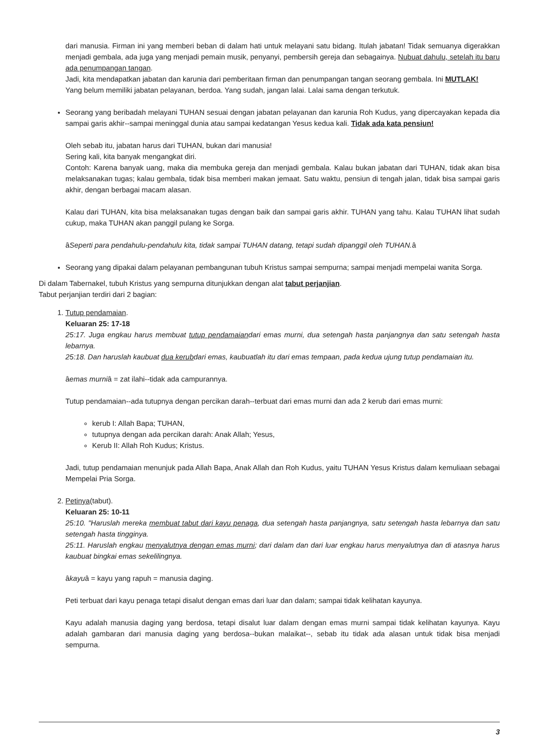dari manusia. Firman ini yang memberi beban di dalam hati untuk melayani satu bidang. Itulah jabatan! Tidak semuanya digerakkan menjadi gembala, ada juga yang menjadi pemain musik, penyanyi, pembersih gereja dan sebagainya. Nubuat dahulu, setelah itu baru ada penumpangan tangan.
Jadi, kita mendapatkan jabatan dan karunia dari pemberitaan firman dan penumpangan tangan seorang gembala. Ini MUTLAK!
Yang belum memiliki jabatan pelayanan, berdoa. Yang sudah, jangan lalai. Lalai sama dengan terkutuk.
Seorang yang beribadah melayani TUHAN sesuai dengan jabatan pelayanan dan karunia Roh Kudus, yang dipercayakan kepada dia sampai garis akhir--sampai meninggal dunia atau sampai kedatangan Yesus kedua kali. Tidak ada kata pensiun!
Oleh sebab itu, jabatan harus dari TUHAN, bukan dari manusia!
Sering kali, kita banyak mengangkat diri.
Contoh: Karena banyak uang, maka dia membuka gereja dan menjadi gembala. Kalau bukan jabatan dari TUHAN, tidak akan bisa melaksanakan tugas; kalau gembala, tidak bisa memberi makan jemaat. Satu waktu, pensiun di tengah jalan, tidak bisa sampai garis akhir, dengan berbagai macam alasan.
Kalau dari TUHAN, kita bisa melaksanakan tugas dengan baik dan sampai garis akhir. TUHAN yang tahu. Kalau TUHAN lihat sudah cukup, maka TUHAN akan panggil pulang ke Sorga.
âSeperti para pendahulu-pendahulu kita, tidak sampai TUHAN datang, tetapi sudah dipanggil oleh TUHAN. â
Seorang yang dipakai dalam pelayanan pembangunan tubuh Kristus sampai sempurna; sampai menjadi mempelai wanita Sorga.
Di dalam Tabernakel, tubuh Kristus yang sempurna ditunjukkan dengan alat tabut perjanjian.
Tabut perjanjian terdiri dari 2 bagian:
1. Tutup pendamaian.
Keluaran 25: 17-18
25:17. Juga engkau harus membuat tutup pendamaiandari emas murni, dua setengah hasta panjangnya dan satu setengah hasta lebarnya.
25:18. Dan haruslah kaubuat dua kerubdari emas, kaubuatlah itu dari emas tempaan, pada kedua ujung tutup pendamaian itu.
âemas murniâ = zat ilahi--tidak ada campurannya.
Tutup pendamaian--ada tutupnya dengan percikan darah--terbuat dari emas murni dan ada 2 kerub dari emas murni:
kerub I: Allah Bapa; TUHAN,
tutupnya dengan ada percikan darah: Anak Allah; Yesus,
Kerub II: Allah Roh Kudus; Kristus.
Jadi, tutup pendamaian menunjuk pada Allah Bapa, Anak Allah dan Roh Kudus, yaitu TUHAN Yesus Kristus dalam kemuliaan sebagai Mempelai Pria Sorga.
2. Petinya(tabut).
Keluaran 25: 10-11
25:10. "Haruslah mereka membuat tabut dari kayu penaga, dua setengah hasta panjangnya, satu setengah hasta lebarnya dan satu setengah hasta tingginya.
25:11. Haruslah engkau menyalutnya dengan emas murni; dari dalam dan dari luar engkau harus menyalutnya dan di atasnya harus kaubuat bingkai emas sekelilingnya.
âkayuâ = kayu yang rapuh = manusia daging.
Peti terbuat dari kayu penaga tetapi disalut dengan emas dari luar dan dalam; sampai tidak kelihatan kayunya.
Kayu adalah manusia daging yang berdosa, tetapi disalut luar dalam dengan emas murni sampai tidak kelihatan kayunya. Kayu adalah gambaran dari manusia daging yang berdosa--bukan malaikat--, sebab itu tidak ada alasan untuk tidak bisa menjadi sempurna.
3